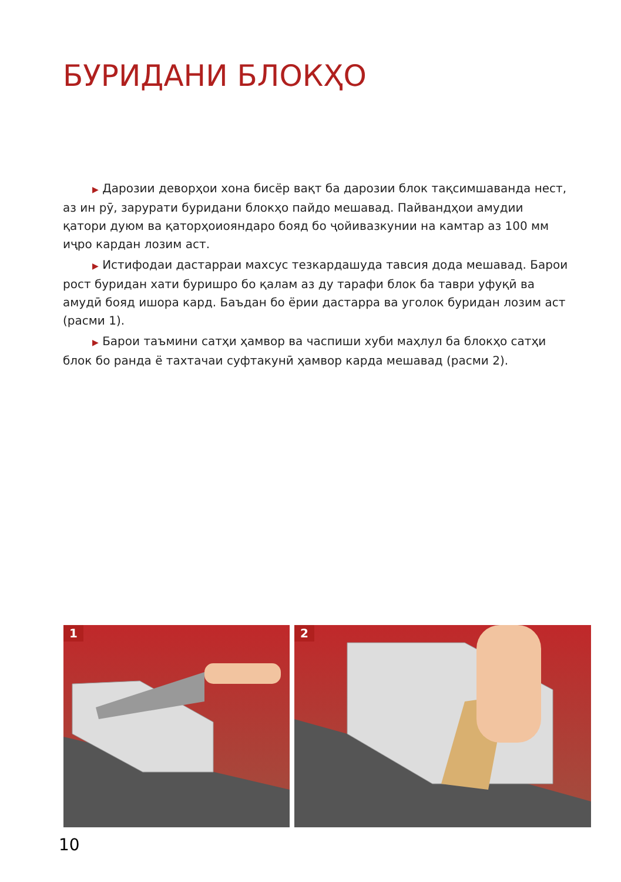БУРИДАНИ БЛОКҲО
▶ Дарозии деворҳои хона бисёр вақт ба дарозии блок тақсимшаванда нест, аз ин рӯ, зарурати буридани блокҳо пайдо мешавад. Пайвандҳои амудии қатори дуюм ва қаторҳоиояндаро бояд бо ҷойивазкунии на камтар аз 100 мм иҷро кардан лозим аст.
▶ Истифодаи дастарраи махсус тезкардашуда тавсия дода мешавад. Барои рост буридан хати буришро бо қалам аз ду тарафи блок ба таври уфуқӣ ва амудӣ бояд ишора кард. Баъдан бо ёрии дастарра ва уголок буридан лозим аст (расми 1).
▶ Барои таъмини сатҳи ҳамвор ва часпиши хуби маҳлул ба блокҳо сатҳи блок бо ранда ё тахтачаи суфтакунӣ ҳамвор карда мешавад (расми 2).
1
2
10